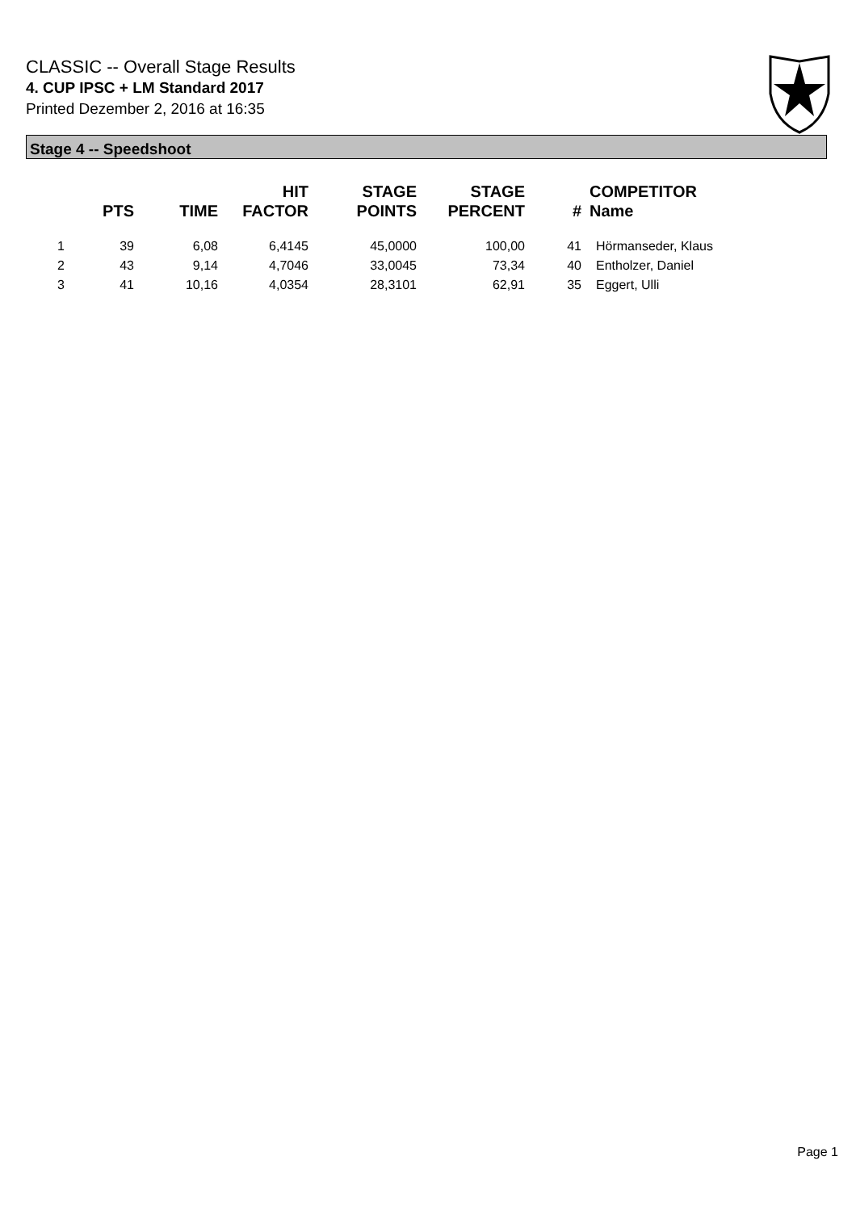CLASSIC -- Overall Stage Results
4. CUP IPSC + LM Standard 2017
Printed Dezember 2, 2016 at 16:35
Stage 4 -- Speedshoot
| | PTS | TIME | HIT FACTOR | STAGE POINTS | STAGE PERCENT | # | COMPETITOR Name |
| --- | --- | --- | --- | --- | --- | --- | --- |
| 1 | 39 | 6,08 | 6,4145 | 45,0000 | 100,00 | 41 | Hörmanseder, Klaus |
| 2 | 43 | 9,14 | 4,7046 | 33,0045 | 73,34 | 40 | Entholzer, Daniel |
| 3 | 41 | 10,16 | 4,0354 | 28,3101 | 62,91 | 35 | Eggert, Ulli |
Page 1